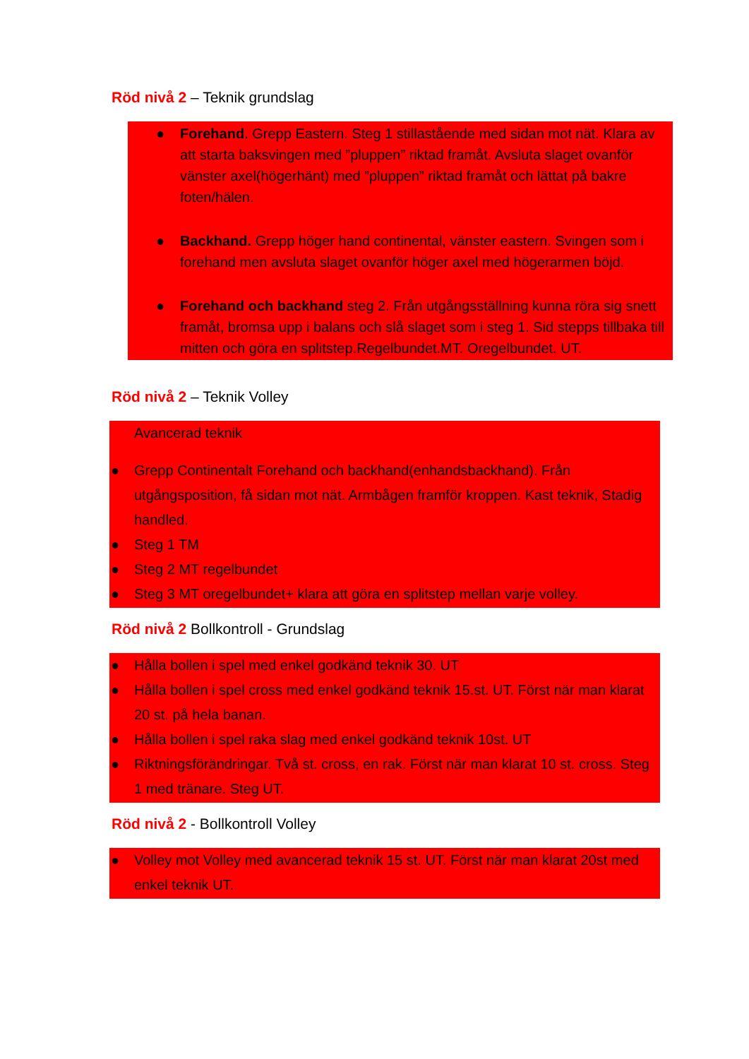Röd nivå 2 – Teknik grundslag
● Forehand. Grepp Eastern. Steg 1 stillastående med sidan mot nät. Klara av att starta baksvingen med ”pluppen” riktad framåt. Avsluta slaget ovanför vänster axel(högerhänt) med ”pluppen” riktad framåt och lättat på bakre foten/hälen.
● Backhand. Grepp höger hand continental, vänster eastern. Svingen som i forehand men avsluta slaget ovanför höger axel med högerarmen böjd.
● Forehand och backhand steg 2. Från utgångsställning kunna röra sig snett framåt, bromsa upp i balans och slå slaget som i steg 1. Sid stepps tillbaka till mitten och göra en splitstep.Regelbundet.MT. Oregelbundet. UT.
Röd nivå 2 – Teknik Volley
Avancerad teknik
● Grepp Continentalt Forehand och backhand(enhandsbackhand). Från utgångsposition, få sidan mot nät. Armbågen framför kroppen. Kast teknik, Stadig handled.
● Steg 1 TM
● Steg 2 MT regelbundet
● Steg 3 MT oregelbundet+ klara att göra en splitstep mellan varje volley.
Röd nivå 2 Bollkontroll - Grundslag
● Hålla bollen i spel med enkel godkänd teknik 30. UT
● Hålla bollen i spel cross med enkel godkänd teknik 15.st. UT. Först när man klarat 20 st. på hela banan.
● Hålla bollen i spel raka slag med enkel godkänd teknik 10st. UT
● Riktningsförändringar. Två st. cross, en rak. Först när man klarat 10 st. cross. Steg 1 med tränare. Steg UT.
Röd nivå 2 - Bollkontroll Volley
● Volley mot Volley med avancerad teknik 15 st. UT. Först när man klarat 20st med enkel teknik UT.